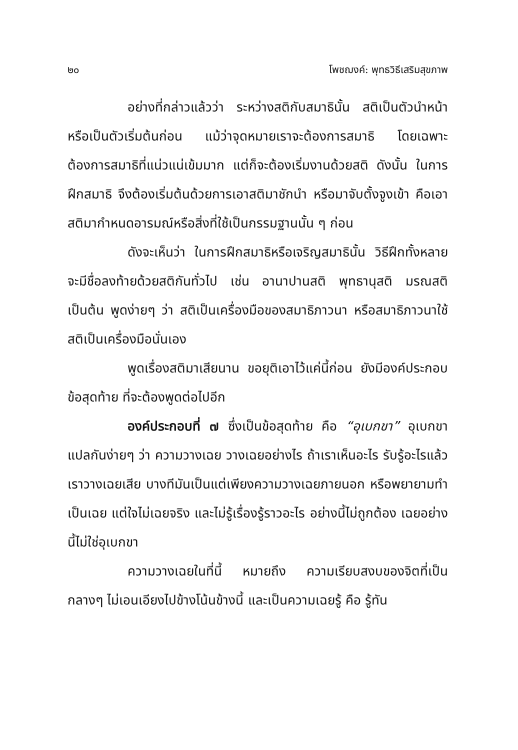๒๐ โพชฌงค์: พุทธวิธีเสริมสุขภาพ
อย่างที่กล่าวแล้วว่า ระหว่างสติกับสมาธินั้น สติเป็นตัวนำหน้า หรือเป็นตัวเริ่มต้นก่อน แม้ว่าจุดหมายเราจะต้องการสมาธิ โดยเฉพาะต้องการสมาธิที่แน่วแน่เข้มมาก แต่ก็จะต้องเริ่มงานด้วยสติ ดังนั้น ในการฝึกสมาธิ จึงต้องเริ่มต้นด้วยการเอาสติมาชักนำ หรือมาจับตั้งจูงเข้า คือเอาสติมากำหนดอารมณ์หรือสิ่งที่ใช้เป็นกรรมฐานนั้น ๆ ก่อน
ดังจะเห็นว่า ในการฝึกสมาธิหรือเจริญสมาธินั้น วิธีฝึกทั้งหลายจะมีชื่อลงท้ายด้วยสติกันทั่วไป เช่น อานาปานสติ พุทธานุสติ มรณสติ เป็นต้น พูดง่ายๆ ว่า สติเป็นเครื่องมือของสมาธิภาวนา หรือสมาธิภาวนาใช้สติเป็นเครื่องมือนั่นเอง
พูดเรื่องสติมาเสียนาน ขอยุติเอาไว้แค่นี้ก่อน ยังมีองค์ประกอบข้อสุดท้าย ที่จะต้องพูดต่อไปอีก
องค์ประกอบที่ ๗ ซึ่งเป็นข้อสุดท้าย คือ “อุเบกขา” อุเบกขา แปลกันง่ายๆ ว่า ความวางเฉย วางเฉยอย่างไร ถ้าเราเห็นอะไร รับรู้อะไรแล้วเราวางเฉยเสีย บางทีมันเป็นแต่เพียงความวางเฉยภายนอก หรือพยายามทำเป็นเฉย แต่ใจไม่เฉยจริง และไม่รู้เรื่องรู้ราวอะไร อย่างนี้ไม่ถูกต้อง เฉยอย่างนี้ไม่ใช่อุเบกขา
ความวางเฉยในที่นี้ หมายถึง ความเรียบสงบของจิตที่เป็นกลางๆ ไม่เอนเอียงไปข้างโน้นข้างนี้ และเป็นความเฉยรู้ คือ รู้ทัน